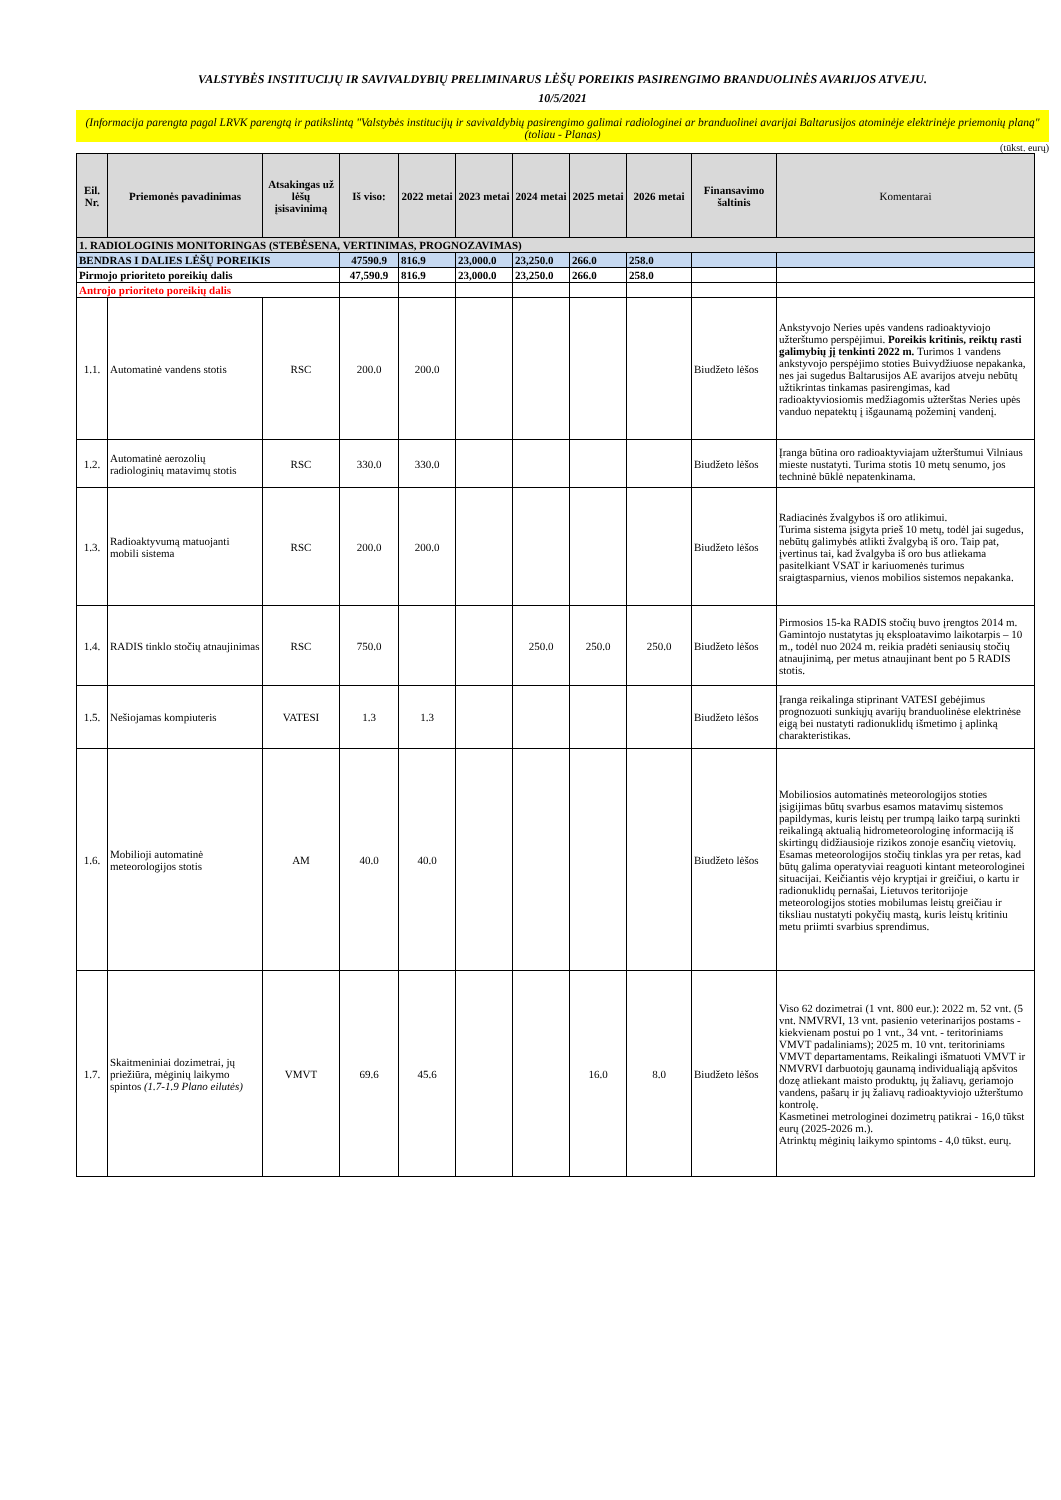VALSTYBĖS INSTITUCIJŲ IR SAVIVALDYBIŲ PRELIMINARUS LĖŠŲ POREIKIS PASIRENGIMO BRANDUOLINĖS AVARIJOS ATVEJU.
10/5/2021
(Informacija parengta pagal LRVK parengtą ir patikslintą "Valstybės institucijų ir savivaldybių pasirengimo galimai radiologinei ar branduolinei avarijai Baltarusijos atominėje elektrinėje priemonių planą" (toliau - Planas)
(tūkst. eurų)
| Eil. Nr. | Priemonės pavadinimas | Atsakingas už lėšų įsisavinimą | Iš viso: | 2022 metai | 2023 metai | 2024 metai | 2025 metai | 2026 metai | Finansavimo šaltinis | Komentarai |
| --- | --- | --- | --- | --- | --- | --- | --- | --- | --- | --- |
| 1. RADIOLOGINIS MONITORINGAS (STEBĖSENA, VERTINIMAS, PROGNOZAVIMAS) | | | | | | | | | | |
| BENDRAS I DALIES LĖŠŲ POREIKIS | | | 47590.9 | 816.9 | 23,000.0 | 23,250.0 | 266.0 | 258.0 | | |
| Pirmojo prioriteto poreikių dalis | | | 47,590.9 | 816.9 | 23,000.0 | 23,250.0 | 266.0 | 258.0 | | |
| Antrojo prioriteto poreikių dalis | | | | | | | | | | |
| 1.1. | Automatinė vandens stotis | RSC | 200.0 | 200.0 | | | | | Biudžeto lėšos | Ankstyvojo Neries upės vandens radioaktyviojo užterštumo perspėjimui. Poreikis kritinis, reiktų rasti galimybių jį tenkinti 2022 m. Turimos 1 vandens ankstyvojo perspėjimo stoties Buivydžiuose nepakanka, nes jai sugedus Baltarusijos AE avarijos atveju nebūtų užtikrintas tinkamas pasirengimas, kad radioaktyviosiomis medžiagomis užterštas Neries upės vanduo nepatektų į išgaunamą požeminį vandenį. |
| 1.2. | Automatinė aerozolių radiologinių matavimų stotis | RSC | 330.0 | 330.0 | | | | | Biudžeto lėšos | Įranga būtina oro radioaktyviajam užterštumui Vilniaus mieste nustatyti. Turima stotis 10 metų senumo, jos techninė būklė nepatenkinama. |
| 1.3. | Radioaktyvumą matuojanti mobili sistema | RSC | 200.0 | 200.0 | | | | | Biudžeto lėšos | Radiacinės žvalgybos iš oro atlikimui. Turima sistema įsigyta prieš 10 metų, todėl jai sugedus, nebūtų galimybės atlikti žvalgybą iš oro. Taip pat, įvertinus tai, kad žvalgyba iš oro bus atliekama pasitelkiant VSAT ir kariuomenės turimus sraigtasparnius, vienos mobilios sistemos nepakanka. |
| 1.4. | RADIS tinklo stočių atnaujinimas | RSC | 750.0 | | | 250.0 | 250.0 | 250.0 | Biudžeto lėšos | Pirmosios 15-ka RADIS stočių buvo įrengtos 2014 m. Gamintojo nustatytas jų eksploatavimo laikotarpis – 10 m., todėl nuo 2024 m. reikia pradėti seniausių stočių atnaujinimą, per metus atnaujinant bent po 5 RADIS stotis. |
| 1.5. | Nešiojamas kompiuteris | VATESI | 1.3 | 1.3 | | | | | Biudžeto lėšos | Įranga reikalinga stiprinant VATESI gebėjimus prognozuoti sunkiųjų avarijų branduolinėse elektrinėse eigą bei nustatyti radionuklidų išmetimo į aplinką charakteristikas. |
| 1.6. | Mobilioji automatinė meteorologijos stotis | AM | 40.0 | 40.0 | | | | | Biudžeto lėšos | Mobiliosios automatinės meteorologijos stoties įsigijimas būtų svarbus esamos matavimų sistemos papildymas, kuris leistų per trumpą laiko tarpą surinkti reikalingą aktualią hidrometeorologinę informaciją iš skirtingų didžiausioje rizikos zonoje esančių vietovių. Esamas meteorologijos stočių tinklas yra per retas, kad būtų galima operatyviai reaguoti kintant meteorologinei situacijai. Keičiantis vėjo kryptįai ir greičiui, o kartu ir radionuklidų pernašai, Lietuvos teritorijoje meteorologijos stoties mobilumas leistų greičiau ir tiksliau nustatyti pokyčių mastą, kuris leistų kritiniu metu priimti svarbius sprendimus. |
| 1.7. | Skaitmeniniai dozimetrai, jų priežiūra, mėginių laikymo spintos (1.7-1.9 Plano eilutės) | VMVT | 69.6 | 45.6 | | | 16.0 | 8.0 | Biudžeto lėšos | Viso 62 dozimetrai (1 vnt. 800 eur.): 2022 m. 52 vnt. (5 vnt. NMVRVI, 13 vnt. pasienio veterinarijos postams - kiekvienam postui po 1 vnt., 34 vnt. - teritoriniams VMVT padaliniams); 2025 m. 10 vnt. teritoriniams VMVT departamentams. Reikalingi išmatuoti VMVT ir NMVRVI darbuotojų gaunamą individualiąją apšvitos dozę atliekant maisto produktų, jų žaliavų, geriamojo vandens, pašarų ir jų žaliavų radioaktyviojo užterštumo kontrolę. Kasmetinei metrologinei dozimetrų patikrai - 16,0 tūkst eurų (2025-2026 m.). Atrinktų mėginių laikymo spintoms - 4,0 tūkst. eurų. |